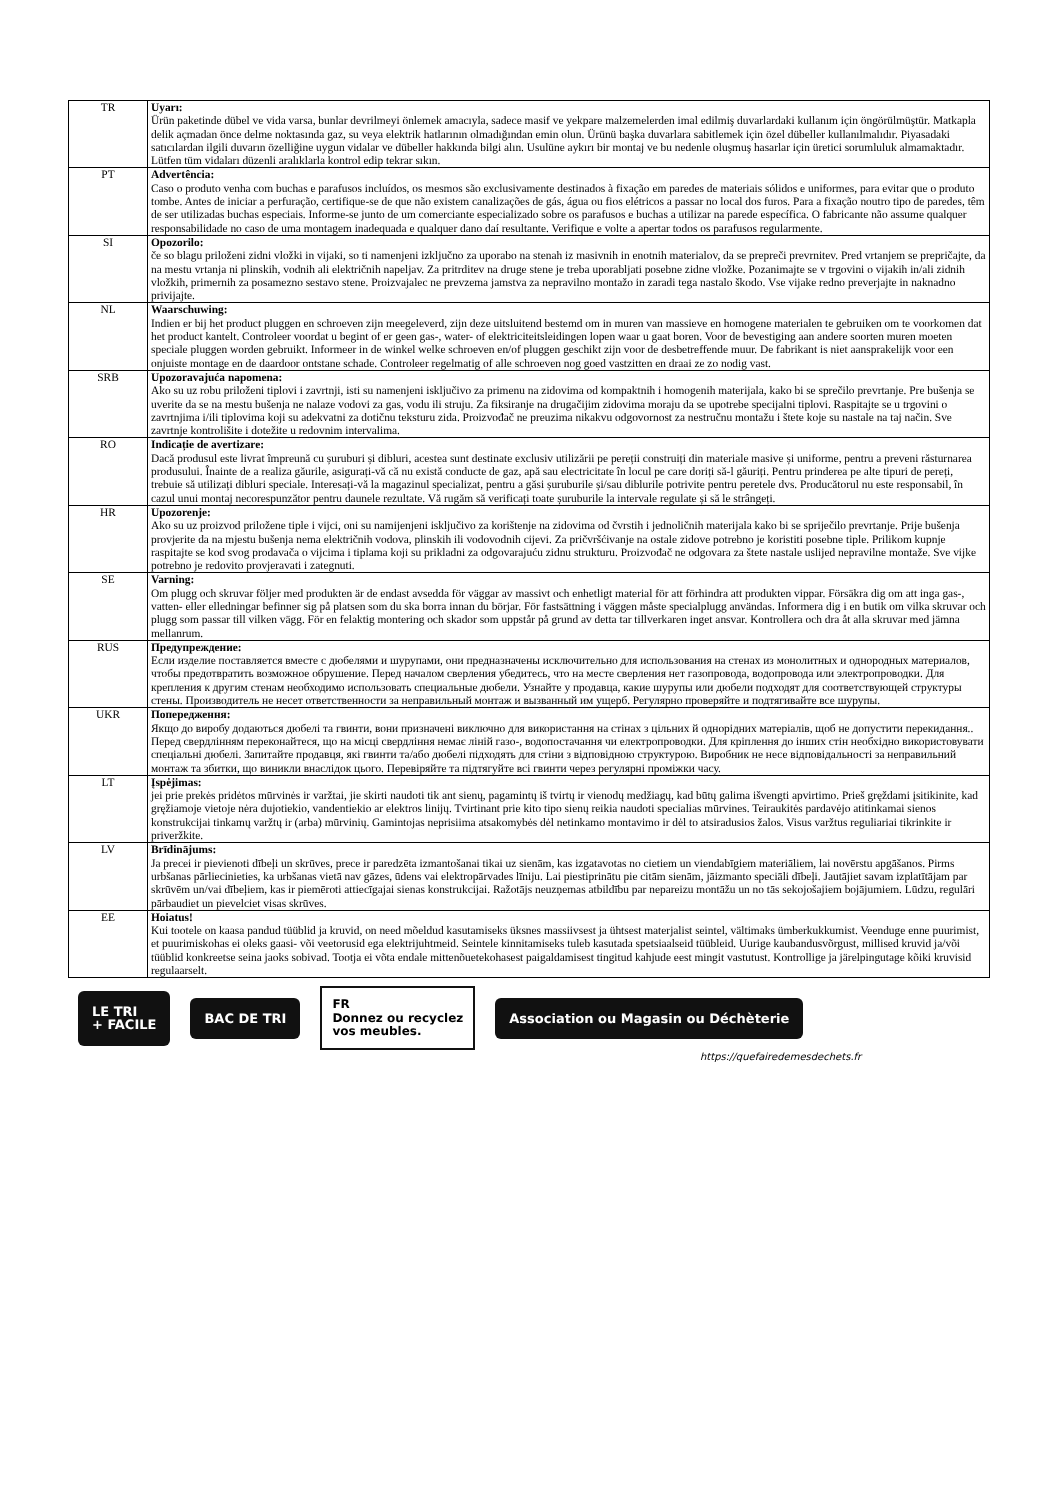| TR | Uyarı: Ürün paketinde dübel ve vida varsa, bunlar devrilmeyi önlemek amacıyla, sadece masif ve yekpare malzemelerden imal edilmiş duvarlardaki kullanım için öngörülmüştür. Matkapla delik açmadan önce delme noktasında gaz, su veya elektrik hatlarının olmadığından emin olun. Ürünü başka duvarlara sabitlemek için özel dübeller kullanılmalıdır. Piyasadaki satıcılardan ilgili duvarın özelliğine uygun vidalar ve dübeller hakkında bilgi alın. Usulüne aykırı bir montaj ve bu nedenle oluşmuş hasarlar için üretici sorumluluk almamaktadır. Lütfen tüm vidaları düzenli aralıklarla kontrol edip tekrar sıkın. |
| PT | Advertência: Caso o produto venha com buchas e parafusos incluídos, os mesmos são exclusivamente destinados à fixação em paredes de materiais sólidos e uniformes, para evitar que o produto tombe. Antes de iniciar a perfuração, certifique-se de que não existem canalizações de gás, água ou fios elétricos a passar no local dos furos. Para a fixação noutro tipo de paredes, têm de ser utilizadas buchas especiais. Informe-se junto de um comerciante especializado sobre os parafusos e buchas a utilizar na parede específica. O fabricante não assume qualquer responsabilidade no caso de uma montagem inadequada e qualquer dano daí resultante. Verifique e volte a apertar todos os parafusos regularmente. |
| SI | Opozorilo: če so blagu priloženi zidni vložki in vijaki, so ti namenjeni izključno za uporabo na stenah iz masivnih in enotnih materialov, da se prepreči prevrnitev. Pred vrtanjem se prepričajte, da na mestu vrtanja ni plinskih, vodnih ali električnih napeljav. Za pritrditev na druge stene je treba uporabljati posebne zidne vložke. Pozanimajte se v trgovini o vijakih in/ali zidnih vložkih, primernih za posamezno sestavo stene. Proizvajalec ne prevzema jamstva za nepravilno montažo in zaradi tega nastalo škodo. Vse vijake redno preverjajte in naknadno privijajte. |
| NL | Waarschuwing: Indien er bij het product pluggen en schroeven zijn meegeleverd, zijn deze uitsluitend bestemd om in muren van massieve en homogene materialen te gebruiken om te voorkomen dat het product kantelt. Controleer voordat u begint of er geen gas-, water- of elektriciteitsleidingen lopen waar u gaat boren. Voor de bevestiging aan andere soorten muren moeten speciale pluggen worden gebruikt. Informeer in de winkel welke schroeven en/of pluggen geschikt zijn voor de desbetreffende muur. De fabrikant is niet aansprakelijk voor een onjuiste montage en de daardoor ontstane schade. Controleer regelmatig of alle schroeven nog goed vastzitten en draai ze zo nodig vast. |
| SRB | Upozoravajuća napomena: Ako su uz robu priloženi tiplovi i zavrtnji, isti su namenjeni isključivo za primenu na zidovima od kompaktnih i homogenih materijala, kako bi se sprečilo prevrtanje. Pre bušenja se uverite da se na mestu bušenja ne nalaze vodovi za gas, vodu ili struju. Za fiksiranje na drugačijim zidovima moraju da se upotrebe specijalni tiplovi. Raspitajte se u trgovini o zavrtnjima i/ili tiplovima koji su adekvatni za dotičnu teksturu zida. Proizvođač ne preuzima nikakvu odgovornost za nestručnu montažu i štete koje su nastale na taj način. Sve zavrtnje kontrolišite i dotežite u redovnim intervalima. |
| RO | Indicație de avertizare: Dacă produsul este livrat împreună cu șuruburi și dibluri, acestea sunt destinate exclusiv utilizării pe pereții construiți din materiale masive și uniforme, pentru a preveni răsturnarea produsului. Înainte de a realiza găurile, asigurați-vă că nu există conducte de gaz, apă sau electricitate în locul pe care doriți să-l găuriți. Pentru prinderea pe alte tipuri de pereți, trebuie să utilizați dibluri speciale. Interesați-vă la magazinul specializat, pentru a găsi șuruburile și/sau diblurile potrivite pentru peretele dvs. Producătorul nu este responsabil, în cazul unui montaj necorespunzător pentru daunele rezultate. Vă rugăm să verificați toate șuruburile la intervale regulate și să le strângeți. |
| HR | Upozorenje: Ako su uz proizvod priložene tiple i vijci, oni su namijenjeni isključivo za korištenje na zidovima od čvrstih i jednoličnih materijala kako bi se spriječilo prevrtanje. Prije bušenja provjerite da na mjestu bušenja nema električnih vodova, plinskih ili vodovodnih cijevi. Za pričvršćivanje na ostale zidove potrebno je koristiti posebne tiple. Prilikom kupnje raspitajte se kod svog prodavača o vijcima i tiplama koji su prikladni za odgovarajuću zidnu strukturu. Proizvođač ne odgovara za štete nastale uslijed nepravilne montaže. Sve vijke potrebno je redovito provjeravati i zategnuti. |
| SE | Varning: Om plugg och skruvar följer med produkten är de endast avsedda för väggar av massivt och enhetligt material för att förhindra att produkten vippar. Försäkra dig om att inga gas-, vatten- eller elledningar befinner sig på platsen som du ska borra innan du börjar. För fastsättning i väggen måste specialplugg användas. Informera dig i en butik om vilka skruvar och plugg som passar till vilken vägg. För en felaktig montering och skador som uppstår på grund av detta tar tillverkaren inget ansvar. Kontrollera och dra åt alla skruvar med jämna mellanrum. |
| RUS | Предупреждение: Если изделие поставляется вместе с дюбелями и шурупами, они предназначены исключительно для использования на стенах из монолитных и однородных материалов, чтобы предотвратить возможное обрушение. Перед началом сверления убедитесь, что на месте сверления нет газопровода, водопровода или электропроводки. Для крепления к другим стенам необходимо использовать специальные дюбели. Узнайте у продавца, какие шурупы или дюбели подходят для соответствующей структуры стены. Производитель не несет ответственности за неправильный монтаж и вызванный им ущерб. Регулярно проверяйте и подтягивайте все шурупы. |
| UKR | Попередження: Якщо до виробу додаються дюбелі та гвинти, вони призначені виключно для використання на стінах з цільних й однорідних матеріалів, щоб не допустити перекидання.. Перед свердлінням переконайтеся, що на місці свердління немає ліній газо-, водопостачання чи електропроводки. Для кріплення до інших стін необхідно використовувати спеціальні дюбелі. Запитайте продавця, які гвинти та/або дюбелі підходять для стіни з відповідною структурою. Виробник не несе відповідальності за неправильний монтаж та збитки, що виникли внаслідок цього. Перевіряйте та підтягуйте всі гвинти через регулярні проміжки часу. |
| LT | Įspėjimas: jei prie prekės pridėtos mūrvinės ir varžtai, jie skirti naudoti tik ant sienų, pagamintų iš tvirtų ir vienodų medžiagų, kad būtų galima išvengti apvirtimo. Prieš gręždami įsitikinite, kad gręžiamoje vietoje nėra dujotiekio, vandentiekio ar elektros linijų. Tvirtinant prie kito tipo sienų reikia naudoti specialias mūrvines. Teiraukitės pardavėjo atitinkamai sienos konstrukcijai tinkamų varžtų ir (arba) mūrvinių. Gamintojas neprisiima atsakomybės dėl netinkamo montavimo ir dėl to atsiradusios žalos. Visus varžtus reguliariai tikrinkite ir priveržkite. |
| LV | Brīdinājums: Ja precei ir pievienoti dībeļi un skrūves, prece ir paredzēta izmantošanai tikai uz sienām, kas izgatavotas no cietiem un viendabīgiem materiāliem, lai novērstu apgāšanos. Pirms urbšanas pārliecinieties, ka urbšanas vietā nav gāzes, ūdens vai elektropārvades līniju. Lai piestiprinātu pie citām sienām, jāizmanto speciāli dībeļi. Jautājiet savam izplatītājam par skrūvēm un/vai dībeļiem, kas ir piemēroti attiecīgajai sienas konstrukcijai. Ražotājs neuzņemas atbildību par nepareizu montāžu un no tās sekojošajiem bojājumiem. Lūdzu, regulāri pārbaudiet un pievelciet visas skrūves. |
| EE | Hoiatus! Kui tootele on kaasa pandud tüüblid ja kruvid, on need mõeldud kasutamiseks üksnes massiivsest ja ühtsest materjalist seintel, vältimaks ümberkukkumist. Veenduge enne puurimist, et puurimiskohas ei oleks gaasi- või veetorusid ega elektrijuhtmeid. Seintele kinnitamiseks tuleb kasutada spetsiaalseid tüübleid. Uurige kaubandusvõrgust, millised kruvid ja/või tüüblid konkreetse seina jaoks sobivad. Tootja ei võta endale mittenõuetekohasest paigaldamisest tingitud kahjude eest mingit vastutust. Kontrollige ja järelpingutage kõiki kruvisid regulaarselt. |
LE TRI
+ FACILE
BAC DE TRI
FR
Donnez ou recyclez
vos meubles.
Association ou Magasin ou Déchèterie
https://quefairedemesdechets.fr